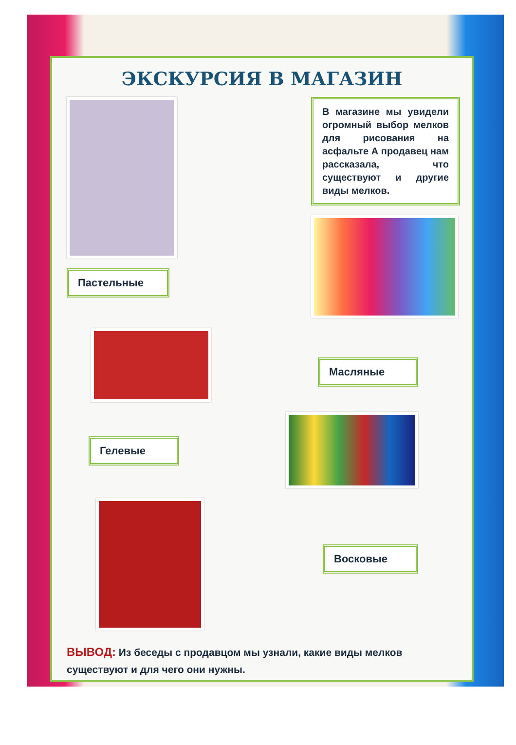ЭКСКУРСИЯ В МАГАЗИН
Пастельные
В магазине мы увидели огромный выбор мелков для рисования на асфальте А продавец нам рассказала, что существуют и другие виды мелков.
Масляные
Гелевые
Восковые
ВЫВОД: Из беседы с продавцом мы узнали, какие виды мелков существуют и для чего они нужны.